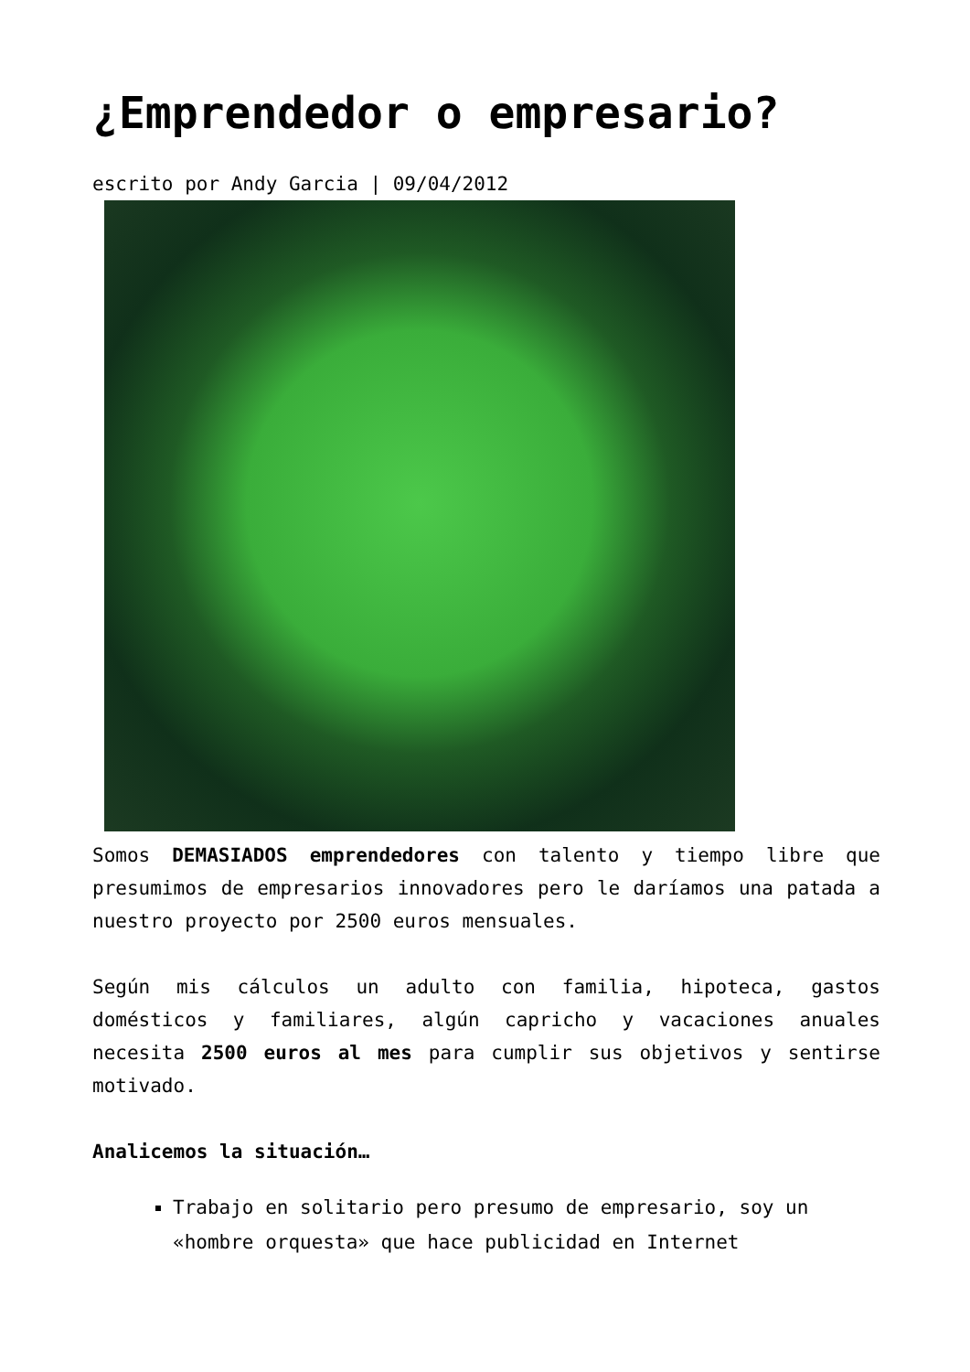¿Emprendedor o empresario?
escrito por Andy Garcia | 09/04/2012
Somos DEMASIADOS emprendedores con talento y tiempo libre que presumimos de empresarios innovadores pero le daríamos una patada a nuestro proyecto por 2500 euros mensuales.
Según mis cálculos un adulto con familia, hipoteca, gastos domésticos y familiares, algún capricho y vacaciones anuales necesita 2500 euros al mes para cumplir sus objetivos y sentirse motivado.
Analicemos la situación…
Trabajo en solitario pero presumo de empresario, soy un «hombre orquesta» que hace publicidad en Internet